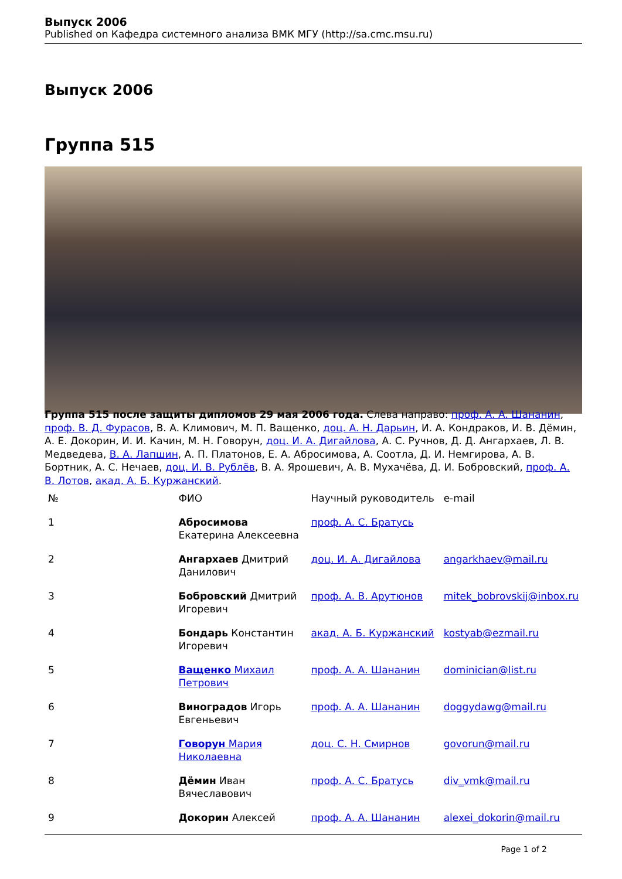Выпуск 2006
Published on Кафедра системного анализа ВМК МГУ (http://sa.cmc.msu.ru)
Выпуск 2006
Группа 515
Группа 515 после защиты дипломов 29 мая 2006 года. Слева направо: проф. А. А. Шананин, проф. В. Д. Фурасов, В. А. Климович, М. П. Ващенко, доц. А. Н. Дарьин, И. А. Кондраков, И. В. Дёмин, А. Е. Докорин, И. И. Качин, М. Н. Говорун, доц. И. А. Дигайлова, А. С. Ручнов, Д. Д. Ангархаев, Л. В. Медведева, В. А. Лапшин, А. П. Платонов, Е. А. Абросимова, А. Соотла, Д. И. Немгирова, А. В. Бортник, А. С. Нечаев, доц. И. В. Рублёв, В. А. Ярошевич, А. В. Мухачёва, Д. И. Бобровский, проф. А. В. Лотов, акад. А. Б. Куржанский.
| № | ФИО | Научный руководитель | e-mail |
| --- | --- | --- | --- |
| 1 | Абросимова Екатерина Алексеевна | проф. А. С. Братусь | |
| 2 | Ангархаев Дмитрий Данилович | доц. И. А. Дигайлова | angarkhaev@mail.ru |
| 3 | Бобровский Дмитрий Игоревич | проф. А. В. Арутюнов | mitek_bobrovskij@inbox.ru |
| 4 | Бондарь Константин Игоревич | акад. А. Б. Куржанский | kostyab@ezmail.ru |
| 5 | Ващенко Михаил Петрович | проф. А. А. Шананин | dominician@list.ru |
| 6 | Виноградов Игорь Евгеньевич | проф. А. А. Шананин | doggydawg@mail.ru |
| 7 | Говорун Мария Николаевна | доц. С. Н. Смирнов | govorun@mail.ru |
| 8 | Дёмин Иван Вячеславович | проф. А. С. Братусь | div_vmk@mail.ru |
| 9 | Докорин Алексей | проф. А. А. Шананин | alexei_dokorin@mail.ru |
Page 1 of 2